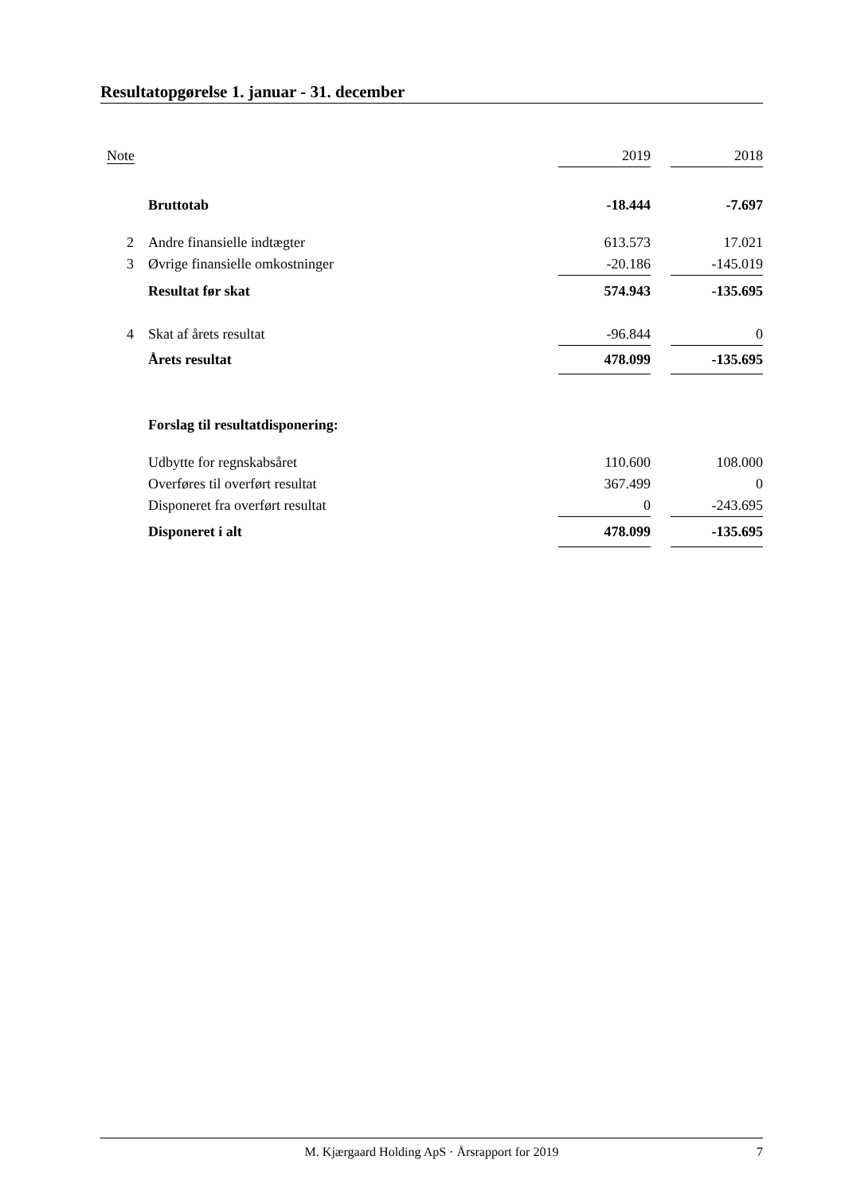Resultatopgørelse 1. januar - 31. december
| Note | | 2019 | | 2018 |
| --- | --- | --- | --- | --- |
| | Bruttotab | -18.444 | | -7.697 |
| 2 | Andre finansielle indtægter | 613.573 | | 17.021 |
| 3 | Øvrige finansielle omkostninger | -20.186 | | -145.019 |
| | Resultat før skat | 574.943 | | -135.695 |
| 4 | Skat af årets resultat | -96.844 | | 0 |
| | Årets resultat | 478.099 | | -135.695 |
| | Forslag til resultatdisponering: | | | |
| | Udbytte for regnskabsåret | 110.600 | | 108.000 |
| | Overføres til overført resultat | 367.499 | | 0 |
| | Disponeret fra overført resultat | 0 | | -243.695 |
| | Disponeret i alt | 478.099 | | -135.695 |
M. Kjærgaard Holding ApS · Årsrapport for 2019 7